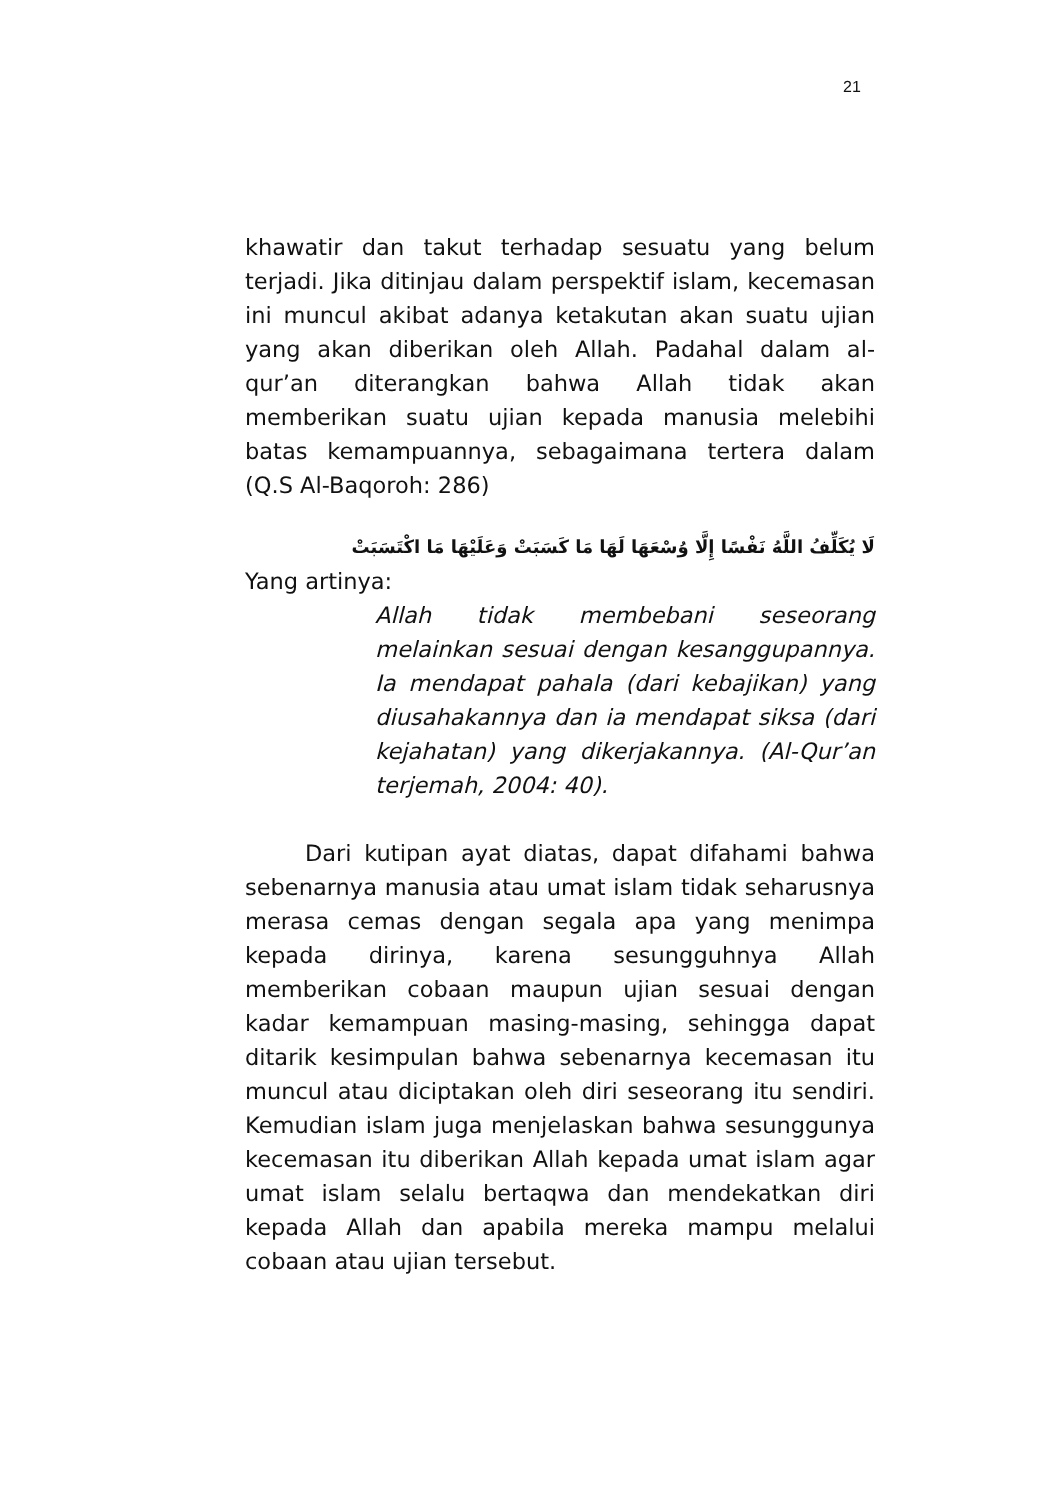21
khawatir dan takut terhadap sesuatu yang belum terjadi. Jika ditinjau dalam perspektif islam, kecemasan ini muncul akibat adanya ketakutan akan suatu ujian yang akan diberikan oleh Allah. Padahal dalam al-qur’an diterangkan bahwa Allah tidak akan memberikan suatu ujian kepada manusia melebihi batas kemampuannya, sebagaimana tertera dalam (Q.S Al-Baqoroh: 286)
لَا يُكَلِّفُ اللَّهُ نَفْسًا إِلَّا وُسْعَهَا لَهَا مَا كَسَبَتْ وَعَلَيْهَا مَا اكْتَسَبَتْ
Yang artinya:
Allah tidak membebani seseorang melainkan sesuai dengan kesanggupannya. Ia mendapat pahala (dari kebajikan) yang diusahakannya dan ia mendapat siksa (dari kejahatan) yang dikerjakannya. (Al-Qur’an terjemah, 2004: 40).
Dari kutipan ayat diatas, dapat difahami bahwa sebenarnya manusia atau umat islam tidak seharusnya merasa cemas dengan segala apa yang menimpa kepada dirinya, karena sesungguhnya Allah memberikan cobaan maupun ujian sesuai dengan kadar kemampuan masing-masing, sehingga dapat ditarik kesimpulan bahwa sebenarnya kecemasan itu muncul atau diciptakan oleh diri seseorang itu sendiri. Kemudian islam juga menjelaskan bahwa sesunggunya kecemasan itu diberikan Allah kepada umat islam agar umat islam selalu bertaqwa dan mendekatkan diri kepada Allah dan apabila mereka mampu melalui cobaan atau ujian tersebut.